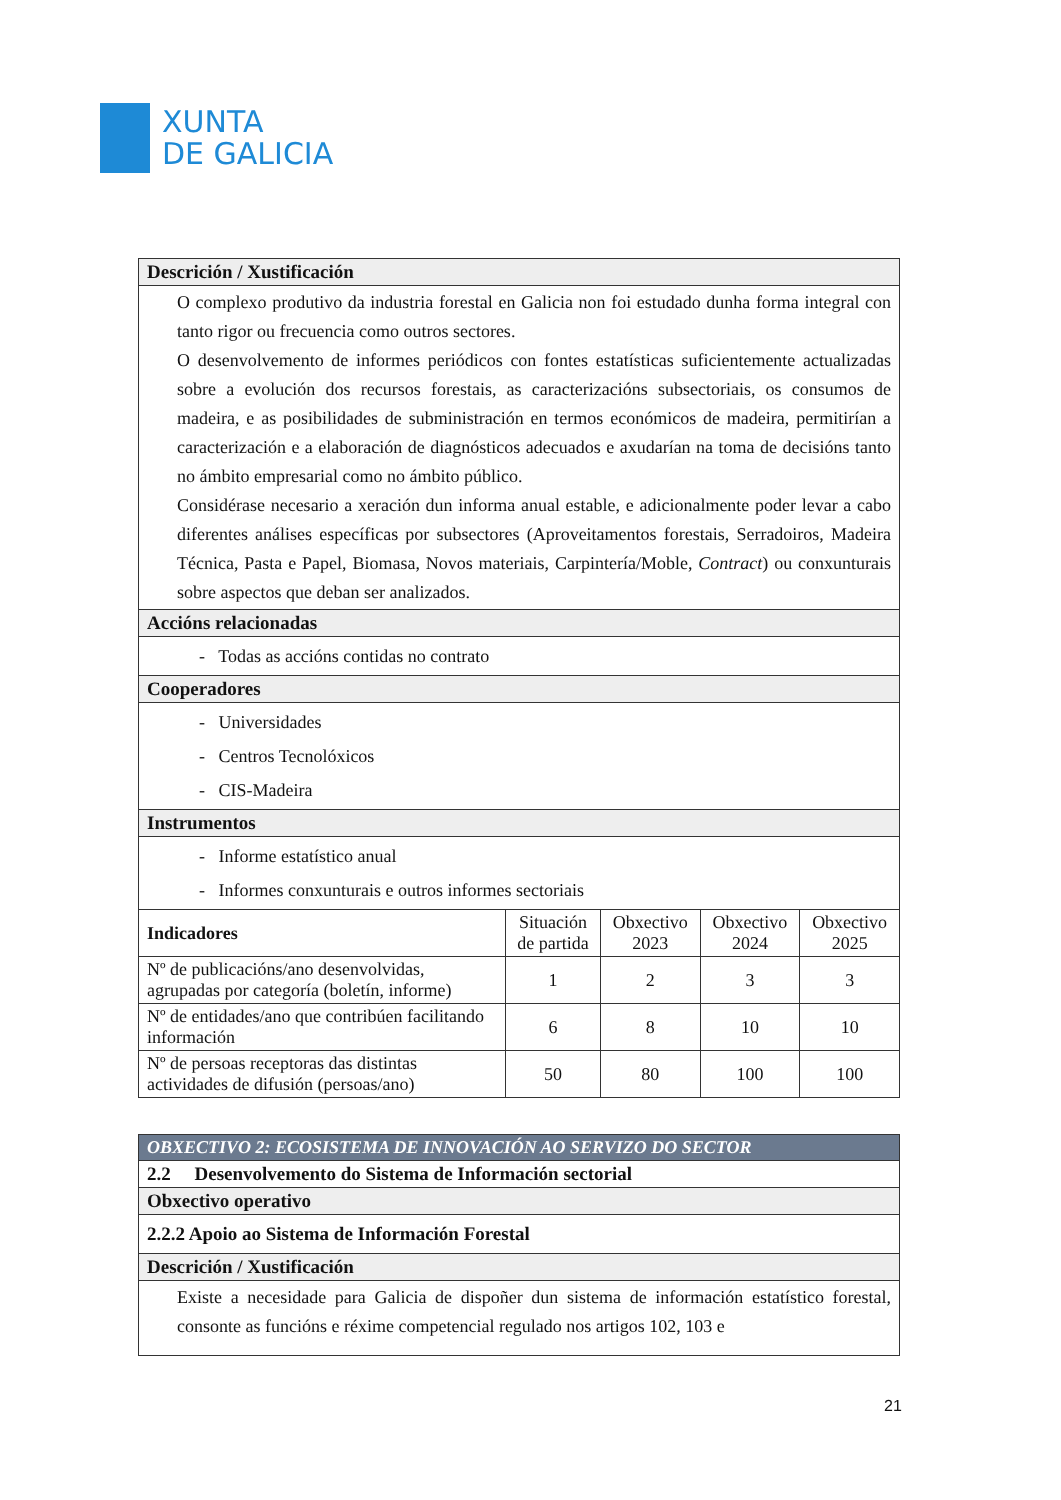XUNTA
DE GALICIA
| Descrición / Xustificación | | | | |
| --- | --- | --- | --- | --- |
| O complexo produtivo da industria forestal en Galicia non foi estudado dunha forma integral con tanto rigor ou frecuencia como outros sectores. O desenvolvemento de informes periódicos con fontes estatísticas suficientemente actualizadas sobre a evolución dos recursos forestais, as caracterizacións subsectoriais, os consumos de madeira, e as posibilidades de subministración en termos económicos de madeira, permitirían a caracterización e a elaboración de diagnósticos adecuados e axudarían na toma de decisións tanto no ámbito empresarial como no ámbito público. Considérase necesario a xeración dun informa anual estable, e adicionalmente poder levar a cabo diferentes análises específicas por subsectores (Aproveitamentos forestais, Serradoiros, Madeira Técnica, Pasta e Papel, Biomasa, Novos materiais, Carpintería/Moble, Contract ) ou conxunturais sobre aspectos que deban ser analizados. | | | | |
| Accións relacionadas | | | | |
| - Todas as accións contidas no contrato | | | | |
| Cooperadores | | | | |
| - Universidades - Centros Tecnolóxicos - CIS-Madeira | | | | |
| Instrumentos | | | | |
| - Informe estatístico anual - Informes conxunturais e outros informes sectoriais | | | | |
| Indicadores | Situación de partida | Obxectivo 2023 | Obxectivo 2024 | Obxectivo 2025 |
| Nº de publicacións/ano desenvolvidas, agrupadas por categoría (boletín, informe) | 1 | 2 | 3 | 3 |
| Nº de entidades/ano que contribúen facilitando información | 6 | 8 | 10 | 10 |
| Nº de persoas receptoras das distintas actividades de difusión (persoas/ano) | 50 | 80 | 100 | 100 |
| OBXECTIVO 2: ECOSISTEMA DE INNOVACIÓN AO SERVIZO DO SECTOR |
| 2.2 Desenvolvemento do Sistema de Información sectorial |
| Obxectivo operativo |
| 2.2.2 Apoio ao Sistema de Información Forestal |
| Descrición / Xustificación |
| Existe a necesidade para Galicia de dispoñer dun sistema de información estatístico forestal, consonte as funcións e réxime competencial regulado nos artigos 102, 103 e |
21